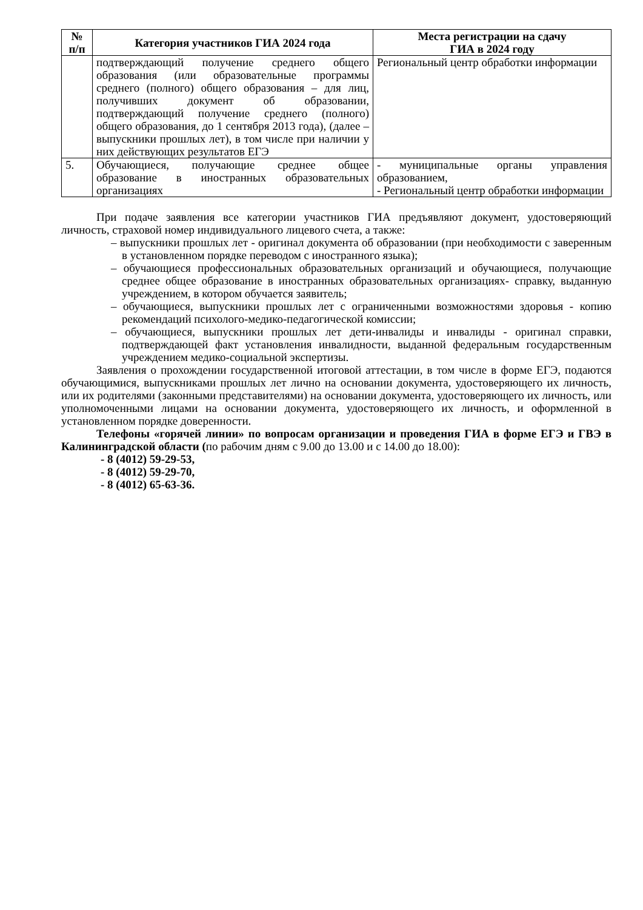| № п/п | Категория участников ГИА 2024 года | Места регистрации на сдачу ГИА в 2024 году |
| --- | --- | --- |
| | подтверждающий получение среднего общего образования (или образовательные программы среднего (полного) общего образования – для лиц, получивших документ об образовании, подтверждающий получение среднего (полного) общего образования, до 1 сентября 2013 года), (далее – выпускники прошлых лет), в том числе при наличии у них действующих результатов ЕГЭ | Региональный центр обработки информации |
| 5. | Обучающиеся, получающие среднее общее образование в иностранных образовательных организациях | - муниципальные органы управления образованием, - Региональный центр обработки информации |
При подаче заявления все категории участников ГИА предъявляют документ, удостоверяющий личность, страховой номер индивидуального лицевого счета, а также:
– выпускники прошлых лет - оригинал документа об образовании (при необходимости с заверенным в установленном порядке переводом с иностранного языка);
– обучающиеся профессиональных образовательных организаций и обучающиеся, получающие среднее общее образование в иностранных образовательных организациях- справку, выданную учреждением, в котором обучается заявитель;
– обучающиеся, выпускники прошлых лет с ограниченными возможностями здоровья - копию рекомендаций психолого-медико-педагогической комиссии;
– обучающиеся, выпускники прошлых лет дети-инвалиды и инвалиды - оригинал справки, подтверждающей факт установления инвалидности, выданной федеральным государственным учреждением медико-социальной экспертизы.
Заявления о прохождении государственной итоговой аттестации, в том числе в форме ЕГЭ, подаются обучающимися, выпускниками прошлых лет лично на основании документа, удостоверяющего их личность, или их родителями (законными представителями) на основании документа, удостоверяющего их личность, или уполномоченными лицами на основании документа, удостоверяющего их личность, и оформленной в установленном порядке доверенности.
Телефоны «горячей линии» по вопросам организации и проведения ГИА в форме ЕГЭ и ГВЭ в Калининградской области (по рабочим дням с 9.00 до 13.00 и с 14.00 до 18.00):
- 8 (4012) 59-29-53,
- 8 (4012) 59-29-70,
- 8 (4012) 65-63-36.